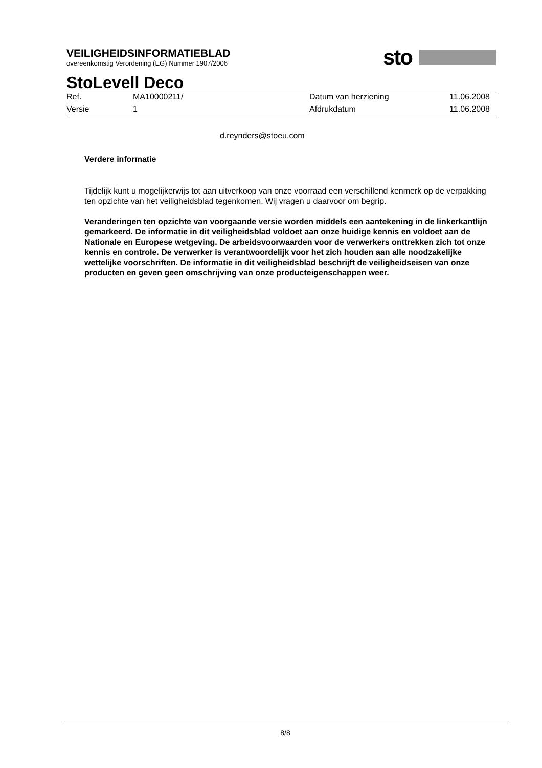sto
VEILIGHEIDSINFORMATIEBLAD
overeenkomstig Verordening (EG) Nummer 1907/2006
StoLevell Deco
| Ref. | MA10000211/ | Datum van herziening | 11.06.2008 |
| Versie | 1 | Afdrukdatum | 11.06.2008 |
d.reynders@stoeu.com
Verdere informatie
Tijdelijk kunt u mogelijkerwijs tot aan uitverkoop van onze voorraad een verschillend kenmerk op de verpakking ten opzichte van het veiligheidsblad tegenkomen. Wij vragen u daarvoor om begrip.
Veranderingen ten opzichte van voorgaande versie worden middels een aantekening in de linkerkantlijn gemarkeerd. De informatie in dit veiligheidsblad voldoet aan onze huidige kennis en voldoet aan de Nationale en Europese wetgeving. De arbeidsvoorwaarden voor de verwerkers onttrekken zich tot onze kennis en controle. De verwerker is verantwoordelijk voor het zich houden aan alle noodzakelijke wettelijke voorschriften. De informatie in dit veiligheidsblad beschrijft de veiligheidseisen van onze producten en geven geen omschrijving van onze producteigenschappen weer.
8/8